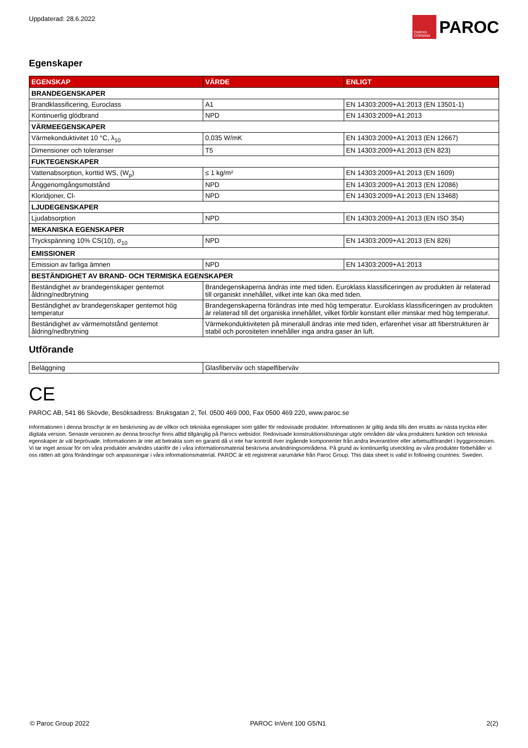Uppdaterad: 28.6.2022
OWENS CORNING
PAROC
Egenskaper
| EGENSKAP | VÄRDE | ENLIGT |
| --- | --- | --- |
| BRANDEGENSKAPER | | |
| Brandklassificering, Euroclass | A1 | EN 14303:2009+A1:2013 (EN 13501-1) |
| Kontinuerlig glödbrand | NPD | EN 14303:2009+A1:2013 |
| VÄRMEEGENSKAPER | | |
| Värmekonduktivitet 10 °C, λ<sub>10</sub> | 0,035 W/mK | EN 14303:2009+A1:2013 (EN 12667) |
| Dimensioner och toleranser | T5 | EN 14303:2009+A1:2013 (EN 823) |
| FUKTEGENSKAPER | | |
| Vattenabsorption, korttid WS, (W<sub>p</sub>) | ≤ 1 kg/m² | EN 14303:2009+A1:2013 (EN 1609) |
| Ånggenomgångsmotstånd | NPD | EN 14303:2009+A1:2013 (EN 12086) |
| Kloridjoner, Cl- | NPD | EN 14303:2009+A1:2013 (EN 13468) |
| LJUDEGENSKAPER | | |
| Ljudabsorption | NPD | EN 14303:2009+A1:2013 (EN ISO 354) |
| MEKANISKA EGENSKAPER | | |
| Tryckspänning 10% CS(10), σ<sub>10</sub> | NPD | EN 14303:2009+A1:2013 (EN 826) |
| EMISSIONER | | |
| Emission av farliga ämnen | NPD | EN 14303:2009+A1:2013 |
| BESTÄNDIGHET AV BRAND- OCH TERMISKA EGENSKAPER | | |
| Beständighet av brandegenskaper gentemot åldring/nedbrytning | Brandegenskaperna ändras inte med tiden. Euroklass klassificeringen av produkten är relaterad till organiskt innehållet, vilket inte kan öka med tiden. | |
| Beständighet av brandegenskaper gentemot hög temperatur | Brandegenskaperna förändras inte med hög temperatur. Euroklass klassificeringen av produkten är relaterad till det organiska innehållet, vilket förblir konstant eller minskar med hög temperatur. | |
| Beständighet av värmemotstånd gentemot åldring/nedbrytning | Värmekonduktiviteten på mineralull ändras inte med tiden, erfarenhet visar att fiberstrukturen är stabil och porositeten innehåller inga andra gaser än luft. | |
Utförande
| Beläggning | Glasfiberväv och stapelfiberväv |
CE
PAROC AB, 541 86 Skövde, Besöksadress: Bruksgatan 2, Tel. 0500 469 000, Fax 0500 469 220, www.paroc.se
Informationen i denna broschyr är en beskrivning av de villkor och tekniska egenskaper som gäller för redovisade produkter. Informationen är giltig ända tills den ersätts av nästa tryckta eller digitala version. Senaste versionen av denna broschyr finns alltid tillgänglig på Parocs websidor. Redovisade konstruktionslösningar utgör områden där våra produkters funktion och tekniska egenskaper är väl beprövade. Informationen är inte att betrakta som en garanti då vi inte har kontroll över ingående komponenter från andra leverantörer eller arbetsutförandet i byggprocessen. Vi tar inget ansvar för om våra produkter användes utanför de i våra informationsmaterial beskrivna användningsområdena. På grund av kontinuerlig utveckling av våra produkter förbehåller vi oss rätten att göra förändringar och anpassningar i våra informationsmaterial. PAROC är ett registrerat varumärke från Paroc Group. This data sheet is valid in following countries: Sweden.
© Paroc Group 2022 PAROC InVent 100 G5/N1 2(2)